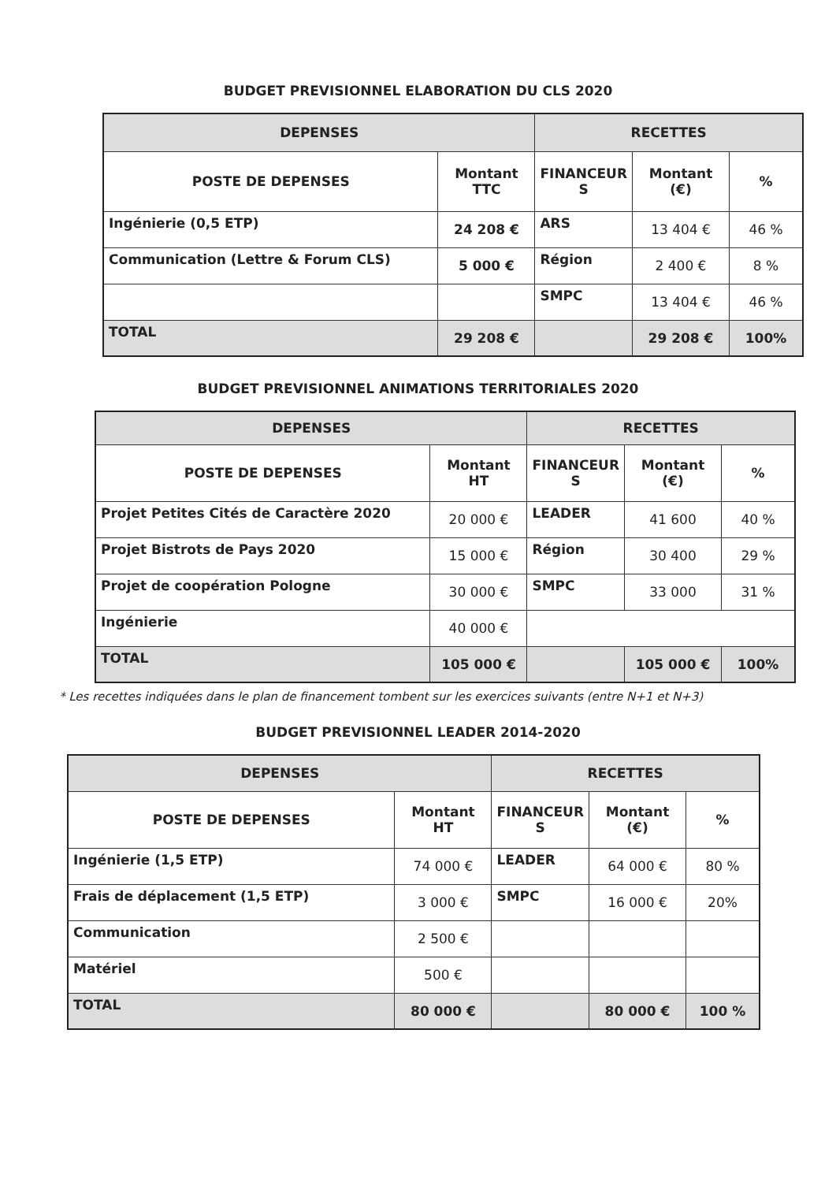BUDGET PREVISIONNEL ELABORATION DU CLS 2020
| DEPENSES | | RECETTES | | |
| --- | --- | --- | --- | --- |
| POSTE DE DEPENSES | Montant TTC | FINANCEUR S | Montant (€) | % |
| Ingénierie (0,5 ETP) | 24 208 € | ARS | 13 404 € | 46 % |
| Communication (Lettre & Forum CLS) | 5 000 € | Région | 2 400 € | 8 % |
| | | SMPC | 13 404 € | 46 % |
| TOTAL | 29 208 € | | 29 208 € | 100% |
BUDGET PREVISIONNEL ANIMATIONS TERRITORIALES 2020
| DEPENSES | | RECETTES | | |
| --- | --- | --- | --- | --- |
| POSTE DE DEPENSES | Montant HT | FINANCEUR S | Montant (€) | % |
| Projet Petites Cités de Caractère 2020 | 20 000 € | LEADER | 41 600 | 40 % |
| Projet Bistrots de Pays 2020 | 15 000 € | Région | 30 400 | 29 % |
| Projet de coopération Pologne | 30 000 € | SMPC | 33 000 | 31 % |
| Ingénierie | 40 000 € | | | |
| TOTAL | 105 000 € | | 105 000 € | 100% |
* Les recettes indiquées dans le plan de financement tombent sur les exercices suivants (entre N+1 et N+3)
BUDGET PREVISIONNEL LEADER 2014-2020
| DEPENSES | | RECETTES | | |
| --- | --- | --- | --- | --- |
| POSTE DE DEPENSES | Montant HT | FINANCEUR S | Montant (€) | % |
| Ingénierie (1,5 ETP) | 74 000 € | LEADER | 64 000 € | 80 % |
| Frais de déplacement (1,5 ETP) | 3 000 € | SMPC | 16 000 € | 20% |
| Communication | 2 500 € | | | |
| Matériel | 500 € | | | |
| TOTAL | 80 000 € | | 80 000 € | 100 % |